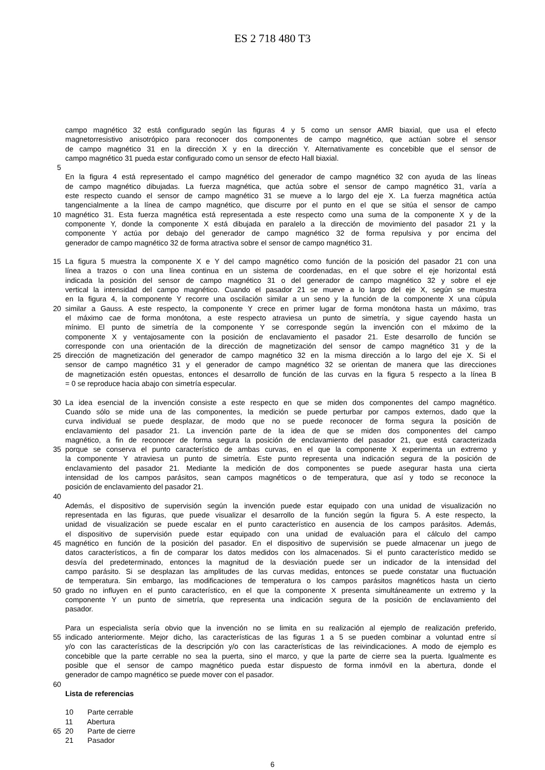ES 2 718 480 T3
campo magnético 32 está configurado según las figuras 4 y 5 como un sensor AMR biaxial, que usa el efecto
magnetorresistivo anisotrópico para reconocer dos componentes de campo magnético, que actúan sobre el sensor
de campo magnético 31 en la dirección X y en la dirección Y. Alternativamente es concebible que el sensor de
campo magnético 31 pueda estar configurado como un sensor de efecto Hall biaxial.
5
En la figura 4 está representado el campo magnético del generador de campo magnético 32 con ayuda de las líneas
de campo magnético dibujadas. La fuerza magnética, que actúa sobre el sensor de campo magnético 31, varía a
este respecto cuando el sensor de campo magnético 31 se mueve a lo largo del eje X. La fuerza magnética actúa
tangencialmente a la línea de campo magnético, que discurre por el punto en el que se sitúa el sensor de campo
10 magnético 31. Esta fuerza magnética está representada a este respecto como una suma de la componente X y de la
componente Y, donde la componente X está dibujada en paralelo a la dirección de movimiento del pasador 21 y la
componente Y actúa por debajo del generador de campo magnético 32 de forma repulsiva y por encima del
generador de campo magnético 32 de forma atractiva sobre el sensor de campo magnético 31.
15 La figura 5 muestra la componente X e Y del campo magnético como función de la posición del pasador 21 con una
línea a trazos o con una línea continua en un sistema de coordenadas, en el que sobre el eje horizontal está
indicada la posición del sensor de campo magnético 31 o del generador de campo magnético 32 y sobre el eje
vertical la intensidad del campo magnético. Cuando el pasador 21 se mueve a lo largo del eje X, según se muestra
en la figura 4, la componente Y recorre una oscilación similar a un seno y la función de la componente X una cúpula
20 similar a Gauss. A este respecto, la componente Y crece en primer lugar de forma monótona hasta un máximo, tras
el máximo cae de forma monótona, a este respecto atraviesa un punto de simetría, y sigue cayendo hasta un
mínimo. El punto de simetría de la componente Y se corresponde según la invención con el máximo de la
componente X y ventajosamente con la posición de enclavamiento el pasador 21. Este desarrollo de función se
corresponde con una orientación de la dirección de magnetización del sensor de campo magnético 31 y de la
25 dirección de magnetización del generador de campo magnético 32 en la misma dirección a lo largo del eje X. Si el
sensor de campo magnético 31 y el generador de campo magnético 32 se orientan de manera que las direcciones
de magnetización estén opuestas, entonces el desarrollo de función de las curvas en la figura 5 respecto a la línea B
= 0 se reproduce hacia abajo con simetría especular.
30 La idea esencial de la invención consiste a este respecto en que se miden dos componentes del campo magnético.
Cuando sólo se mide una de las componentes, la medición se puede perturbar por campos externos, dado que la
curva individual se puede desplazar, de modo que no se puede reconocer de forma segura la posición de
enclavamiento del pasador 21. La invención parte de la idea de que se miden dos componentes del campo
magnético, a fin de reconocer de forma segura la posición de enclavamiento del pasador 21, que está caracterizada
35 porque se conserva el punto característico de ambas curvas, en el que la componente X experimenta un extremo y
la componente Y atraviesa un punto de simetría. Este punto representa una indicación segura de la posición de
enclavamiento del pasador 21. Mediante la medición de dos componentes se puede asegurar hasta una cierta
intensidad de los campos parásitos, sean campos magnéticos o de temperatura, que así y todo se reconoce la
posición de enclavamiento del pasador 21.
40
Además, el dispositivo de supervisión según la invención puede estar equipado con una unidad de visualización no
representada en las figuras, que puede visualizar el desarrollo de la función según la figura 5. A este respecto, la
unidad de visualización se puede escalar en el punto característico en ausencia de los campos parásitos. Además,
el dispositivo de supervisión puede estar equipado con una unidad de evaluación para el cálculo del campo
45 magnético en función de la posición del pasador. En el dispositivo de supervisión se puede almacenar un juego de
datos característicos, a fin de comparar los datos medidos con los almacenados. Si el punto característico medido se
desvía del predeterminado, entonces la magnitud de la desviación puede ser un indicador de la intensidad del
campo parásito. Si se desplazan las amplitudes de las curvas medidas, entonces se puede constatar una fluctuación
de temperatura. Sin embargo, las modificaciones de temperatura o los campos parásitos magnéticos hasta un cierto
50 grado no influyen en el punto característico, en el que la componente X presenta simultáneamente un extremo y la
componente Y un punto de simetría, que representa una indicación segura de la posición de enclavamiento del
pasador.
Para un especialista sería obvio que la invención no se limita en su realización al ejemplo de realización preferido,
55 indicado anteriormente. Mejor dicho, las características de las figuras 1 a 5 se pueden combinar a voluntad entre sí
y/o con las características de la descripción y/o con las características de las reivindicaciones. A modo de ejemplo es
concebible que la parte cerrable no sea la puerta, sino el marco, y que la parte de cierre sea la puerta. Igualmente es
posible que el sensor de campo magnético pueda estar dispuesto de forma inmóvil en la abertura, donde el
generador de campo magnético se puede mover con el pasador.
60
Lista de referencias
10 Parte cerrable
11 Abertura
65 20 Parte de cierre
21 Pasador
6